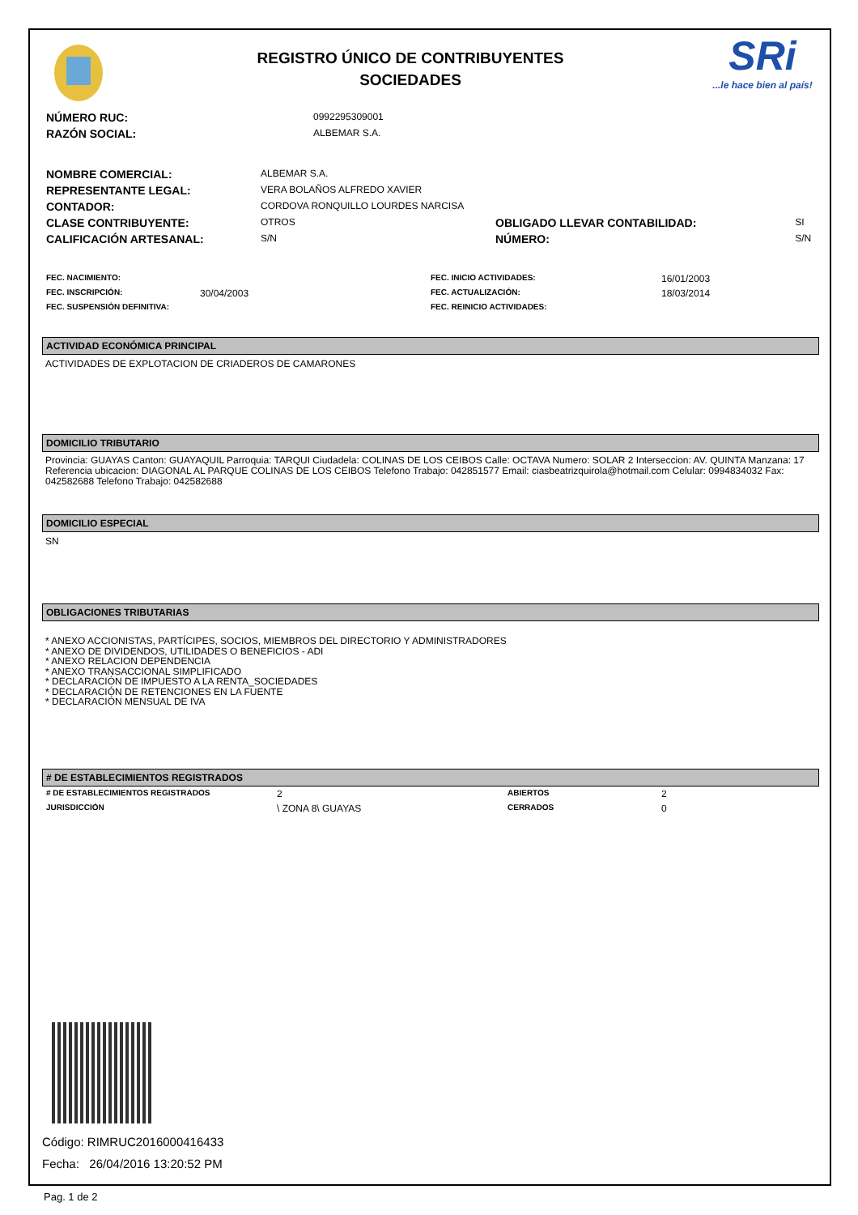REGISTRO ÚNICO DE CONTRIBUYENTES
SOCIEDADES
SRi
...le hace bien al país!
| NÚMERO RUC: | 0992295309001 |
| RAZÓN SOCIAL: | ALBEMAR S.A. |
| NOMBRE COMERCIAL: | ALBEMAR S.A. | | |
| REPRESENTANTE LEGAL: | VERA BOLAÑOS ALFREDO XAVIER | | |
| CONTADOR: | CORDOVA RONQUILLO LOURDES NARCISA | | |
| CLASE CONTRIBUYENTE: | OTROS | OBLIGADO LLEVAR CONTABILIDAD: | SI |
| CALIFICACIÓN ARTESANAL: | S/N | NÚMERO: | S/N |
| FEC. NACIMIENTO: | | FEC. INICIO ACTIVIDADES: | 16/01/2003 |
| FEC. INSCRIPCIÓN: | 30/04/2003 | FEC. ACTUALIZACIÓN: | 18/03/2014 |
| FEC. SUSPENSIÓN DEFINITIVA: | | FEC. REINICIO ACTIVIDADES: | |
ACTIVIDAD ECONÓMICA PRINCIPAL
ACTIVIDADES DE EXPLOTACION DE CRIADEROS DE CAMARONES
DOMICILIO TRIBUTARIO
Provincia: GUAYAS Canton: GUAYAQUIL Parroquia: TARQUI Ciudadela: COLINAS DE LOS CEIBOS Calle: OCTAVA Numero: SOLAR 2 Interseccion: AV. QUINTA Manzana: 17 Referencia ubicacion: DIAGONAL AL PARQUE COLINAS DE LOS CEIBOS Telefono Trabajo: 042851577 Email: ciasbeatrizquirola@hotmail.com Celular: 0994834032 Fax: 042582688 Telefono Trabajo: 042582688
DOMICILIO ESPECIAL
SN
OBLIGACIONES TRIBUTARIAS
* ANEXO ACCIONISTAS, PARTÍCIPES, SOCIOS, MIEMBROS DEL DIRECTORIO Y ADMINISTRADORES
* ANEXO DE DIVIDENDOS, UTILIDADES O BENEFICIOS - ADI
* ANEXO RELACION DEPENDENCIA
* ANEXO TRANSACCIONAL SIMPLIFICADO
* DECLARACIÓN DE IMPUESTO A LA RENTA_SOCIEDADES
* DECLARACIÓN DE RETENCIONES EN LA FUENTE
* DECLARACIÓN MENSUAL DE IVA
# DE ESTABLECIMIENTOS REGISTRADOS
| # DE ESTABLECIMIENTOS REGISTRADOS | 2 | ABIERTOS | 2 |
| JURISDICCIÓN | \ ZONA 8\ GUAYAS | CERRADOS | 0 |
Código: RIMRUC2016000416433
Fecha: 26/04/2016 13:20:52 PM
Pag. 1 de 2